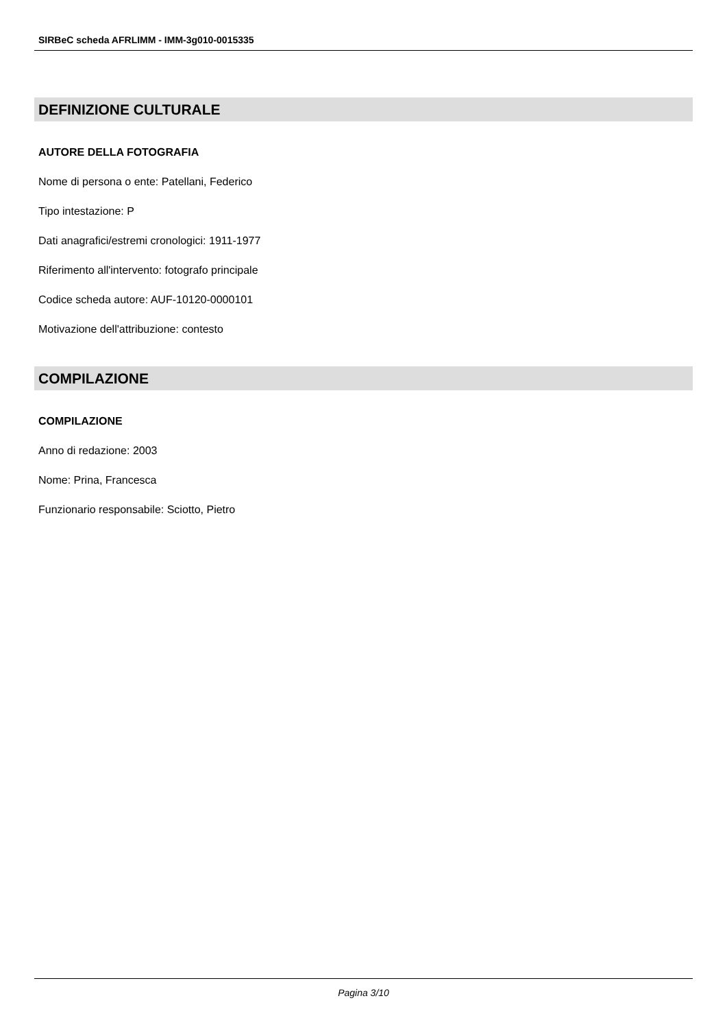SIRBeC scheda AFRLIMM - IMM-3g010-0015335
DEFINIZIONE CULTURALE
AUTORE DELLA FOTOGRAFIA
Nome di persona o ente: Patellani, Federico
Tipo intestazione: P
Dati anagrafici/estremi cronologici: 1911-1977
Riferimento all'intervento: fotografo principale
Codice scheda autore: AUF-10120-0000101
Motivazione dell'attribuzione: contesto
COMPILAZIONE
COMPILAZIONE
Anno di redazione: 2003
Nome: Prina, Francesca
Funzionario responsabile: Sciotto, Pietro
Pagina 3/10